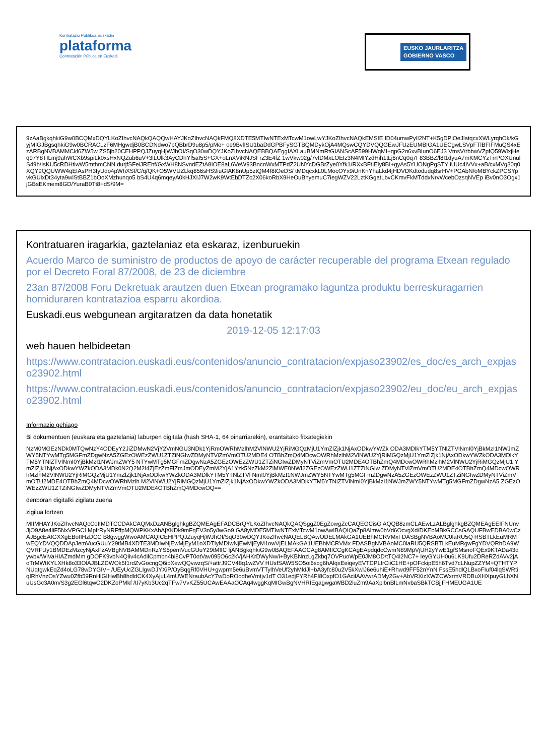Kontratazio Publikoa Euskadin
plataforma
Contratación Pública en Euskadi
EUSKO JAURLARITZA
GOBIERNO VASCO
9zAaBgkqhkiG9w0BCQMxDQYLKoZIhvcNAQkQAQQwHAYJKoZIhvcNAQkFMQ8XDTE5MTIwNTExMTcwM1owLwYJKoZIhvcNAQkEMSIE ID04umwPyIl2NT+K5gDPiOeJlatqcxXWLyrqhOk/kGyjMIGJBgsqhkiG9w0BCRACLzF6MHgwdjB0BCDNdwo7pQBbrD9u8p5/pMe+ oe9BvlISU1baDdGPBFySGTBQMDykOjA4MQswCQYDVQQGEwJFUzEUMBIGA1UECgwLSVpFTlBFIFMuQS4xEzARBgNVBAMMCkl6ZW5w ZS5jb20CEHPPQJZuyqHjWJhOI/SqO30wDQYJKoZIhvcNAQEBBQAEggIAXLauBMNmRtGIANScAF599HWqMI+qpG2o6xvBIunO6EJ3 VmsV/rbbwVZpfQ59WlxjHeq97Y8TILmj9ahWCXb9spiLk0xsHxNQZub6uV+3lLUlk3AyCDhYf5aI5S+GX+oLnXViRNJSFrZ3E4fZ 1wVkw02g/7vtDMxLOEIz3N4MIYzdHih1tLj6nCq0q7F83BBZ/l8I1dyuA7mKMCYzTrrPOXUnulS49h/IsKU5cRDHtlwW5mthmCNN durjfSFeiJREhf/GxWH8NSvndEZtA8IOE8aL6VeW93BncnWxMTPdZ2UNYcDGBrZye0Yfk1/RXxBFtIEly8BI+gyAs5YUONgPgSTY iUUc4lVVx+aB/cxMVg30q0XQY9QQUWW4qEIAsPH3fyUdo4pWhXSf/C/q/QK+O5WVUZLkq856sHS9iuGIAK8nUp5ztQM4f8tOeDS/ tMDqcxkL0LMocOYx9iUnKnYhaLkd4jHDVDKdtodudq8srHV+PCAbN/oMBYckZPCSYpvkGUlxDt34yta9wlStBBZ1bOoXMzhunqo5 bS4U4q6mqeyA0kHJXIJ7W2wK9WtEbDTZc2X06koRbX9HeOuBnyemuC7iegWZV22LztKGgatLbvCKmvFkMTddxNrvWcebOzsqNVEp iBv0nO3Ogx1jGBsEKmem8GD/YuraB0Tt8+dS/9M=
Kontratuaren iragarkia, gaztelaniaz eta eskaraz, izenburuekin
Acuerdo Marco de suministro de productos de apoyo de carácter recuperable del programa Etxean regulado por el Decreto Foral 87/2008, de 23 de diciembre
23an 87/2008 Foru Dekretuak arautzen duen Etxean programako laguntza produktu berreskuragarrien horniduraren kontratazioa esparru akordioa.
Euskadi.eus webgunean argitaratzen da data honetatik
2019-12-05 12:17:03
web hauen helbideetan
https://www.contratacion.euskadi.eus/contenidos/anuncio_contratacion/expjaso23902/es_doc/es_arch_expjaso23902.html
https://www.contratacion.euskadi.eus/contenidos/anuncio_contratacion/expjaso23902/eu_doc/eu_arch_expjaso23902.html
Informazio gehiago
Bi dokumentuen (euskara eta gaztelania) laburpen digitala (hash SHA-1, 64 oinarriarekin), erantsitako fitxategiekin
NzM0MGEzNDk0MTQwNzY4ODEyY2JiZDMwN2VjY2VmNGU3NDk1YjRmOWRhMzlhM2VlNWU2YjRiMGQzMjU1YmZlZjk1NjAxODkwYWZk ODA3MDlkYTM5YTNlZTVlNmI0YjBkMzI1NWJmZWY5NTYwMTg5MGFmZDgwNzA5ZGEzOWEzZWU1ZTZiNGIwZDMyNTViZmVmOTU2MDE4 OTBhZmQ4MDcwOWRhMzlhM2VlNWU2YjRiMGQzMjU1YmZlZjk1NjAxODkwYWZkODA3MDlkYTM5YTNlZTVlNmI0YjBkMzI1NWJmZWY5 NTYwMTg5MGFmZDgwNzA5ZGEzOWEzZWU1ZTZiNGIwZDMyNTViZmVmOTU2MDE4OTBhZmQ4MDcwOWRhMzlhM2VlNWU2YjRiMGQzMjU1 YmZlZjk1NjAxODkwYWZkODA3MDk0N2Q2M2I4ZjEzZmFlZmJmODEyZmM2YjA1Yzk5NzZkM2ZlMWE0NWI2ZGEzOWEzZWU1ZTZiNGIw ZDMyNTViZmVmOTU2MDE4OTBhZmQ4MDcwOWRhMzlhM2VlNWU2YjRiMGQzMjU1YmZlZjk1NjAxODkwYWZkODA3MDlkYTM5YTNlZTVl NmI0YjBkMzI1NWJmZWY5NTYwMTg5MGFmZDgwNzA5ZGEzOWEzZWU1ZTZiNGIwZDMyNTViZmVmOTU2MDE4OTBhZmQ4MDcwOWRhMzlh M2VlNWU2YjRiMGQzMjU1YmZlZjk1NjAxODkwYWZkODA3MDlkYTM5YTNlZTVlNmI0YjBkMzI1NWJmZWY5NTYwMTg5MGFmZDgwNzA5 ZGEzOWEzZWU1ZTZiNGIwZDMyNTViZmVmOTU2MDE4OTBhZmQ4MDcwOQ==
denboran digitalki zigilatu zuena
zigilua lortzen
MIIMHAYJKoZIhvcNAQcCoIIMDTCCDAkCAQMxDzANBglghkgBZQMEAgEFADCBrQYLKoZIhvcNAQkQAQSggZ0EgZowgZcCAQEGCisG AQQB8zmCLAEwLzALBglghkgBZQMEAgEEIFNUnvJjO9A8e4liF5NxVPGCLMpfrRyNRFffpMQWPKKxAhAjXKDk9mFqEV3o5y/lwGo9 GA8yMDE5MTIwNTExMTcwM1owAwIBAQIQaZp8Almw0bVd6OcvgXd/DKEbMBkGCCsGAQUFBwEDBA0wCzAJBgcEAIGXXgEBoIIHzDCC B8gwggWwoAMCAQICEHPPQJZuyqHjWJhOI/SqO30wDQYJKoZIhvcNAQELBQAwODELMAkGA1UEBhMCRVMxFDASBgNVBAoMC0laRU5Q RSBTLkEuMRMwEQYDVQQDDApJemVucGUuY29tMB4XDTE3MDIwNjEwMjEyM1oXDTIyMDIwNjEwMjEyM1owVjELMAkGA1UEBhMCRVMx FDASBgNVBAoMC0laRU5QRSBTLkEuMRgwFgYDVQRhDA9WQVRFUy1BMDEzMzcyNjAxFzAVBgNVBAMMDnRzYS5pemVucGUuY29tMIIC IjANBgkqhkiG9w0BAQEFAAOCAg8AMIICCgKCAgEApdqdcCwmN89MpVjUH2yYwE1gfSMsnoFQEx9KTADa43dywbx/WiVaHIAZmdMm gDOFK9vbN4QIiv4cAdilCpmbn4bi8CvPT0otVav095O6c2kVjAHKrDWyNw/i+ByKBNnzLgZkbq7OVPuoWpE0JM8OD/tTQ4l2NC7+ IeyGYUH0u6LK9Ufu2DReRZdAVv2jAoTrMWtKYLXHk8o33OlAJBLZDWOk5f1rdZvGocngQ6ipXewQQvwzqS/+attrJ9CV48q1wZVV HUsfSAW5SO5oi6scg6hAlqxEeiqeyEVTDPLfrCiiC1HE+pOFckipE5h6Tvd7cLNupZZYM+QTHTYPNUqtgwkEqZd4oLG78wDYGIV+ /UEyUcZGLIgwDJYXiP/OyBqgRf0VHU+gwprm5e6uBvmVTTylhVeUf2yhMldJl+bA3yfc80u2V5kXwlJ6e6uhiE+Rhwd9FF52nYnN FssE5hdlQLBxoFIuf04lqSWRtiqIRhVnzOsYZwu0Zfb59RnHiGIHwBh8hdldCK4XyAjuL4mUWENraubAcY7wDoROodheVmtjv1dT O31edjFYRh4FI8OxpfO1GAcilAAVwrADMy2Gv+AbVRXizXWZCWxrmVRDBuXHXpuyGLhXNuUsGc3A0m/S3g2EGl6tqwO2DKZoPMkf /tI7yKb3Uc2qTFw7VvKZ55UCAwEAAaOCAq4wggKqMIGwBgNVHRIEgagwgaWBD2luZm9AaXplbnBlLmNvbaSBkTCBjjFHMEUGA1UE